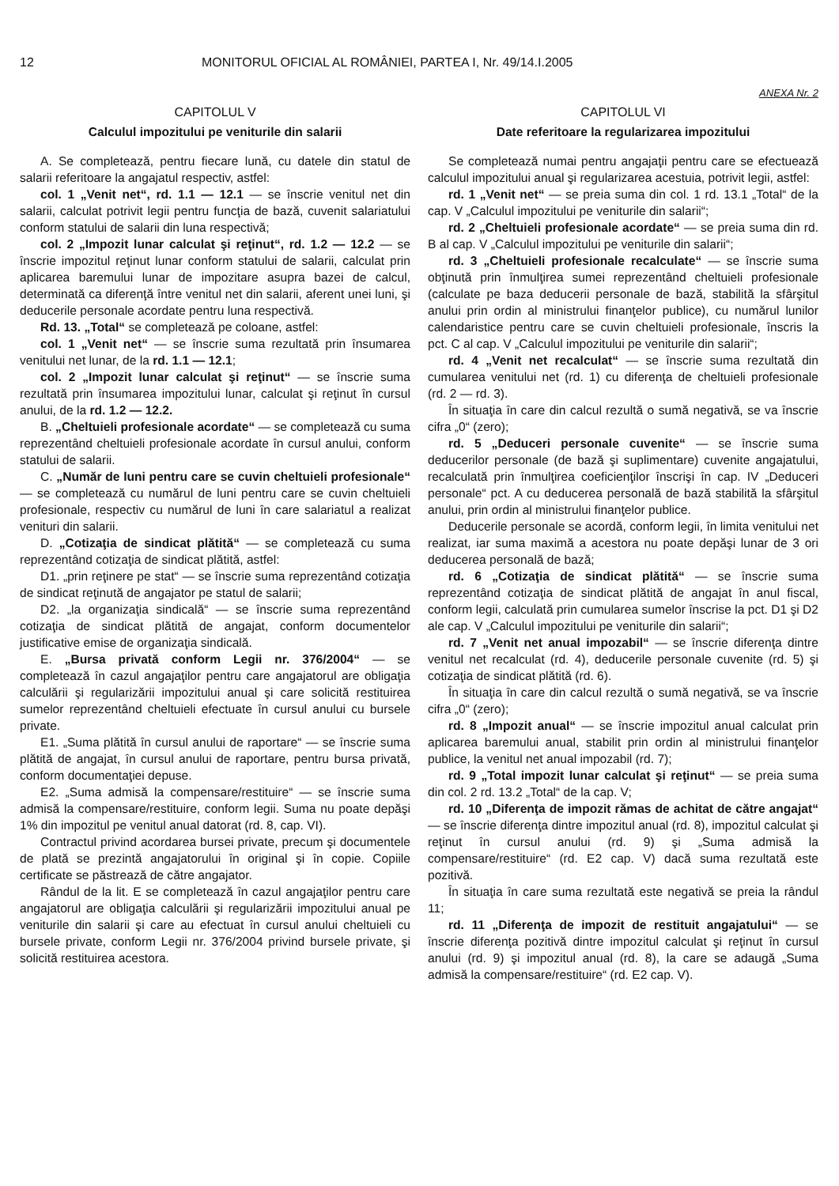12 MONITORUL OFICIAL AL ROMÂNIEI, PARTEA I, Nr. 49/14.I.2005
ANEXA Nr. 2
CAPITOLUL V
Calculul impozitului pe veniturile din salarii
A. Se completează, pentru fiecare lună, cu datele din statul de salarii referitoare la angajatul respectiv, astfel:
col. 1 „Venit net“, rd. 1.1 — 12.1 — se înscrie venitul net din salarii, calculat potrivit legii pentru funcţia de bază, cuvenit salariatului conform statului de salarii din luna respectivă;
col. 2 „Impozit lunar calculat şi reţinut“, rd. 1.2 — 12.2 — se înscrie impozitul reţinut lunar conform statului de salarii, calculat prin aplicarea baremului lunar de impozitare asupra bazei de calcul, determinată ca diferenţă între venitul net din salarii, aferent unei luni, şi deducerile personale acordate pentru luna respectivă.
Rd. 13. „Total“ se completează pe coloane, astfel:
col. 1 „Venit net“ — se înscrie suma rezultată prin însumarea venitului net lunar, de la rd. 1.1 — 12.1;
col. 2 „Impozit lunar calculat şi reţinut“ — se înscrie suma rezultată prin însumarea impozitului lunar, calculat şi reţinut în cursul anului, de la rd. 1.2 — 12.2.
B. „Cheltuieli profesionale acordate“ — se completează cu suma reprezentând cheltuieli profesionale acordate în cursul anului, conform statului de salarii.
C. „Număr de luni pentru care se cuvin cheltuieli profesionale“ — se completează cu numărul de luni pentru care se cuvin cheltuieli profesionale, respectiv cu numărul de luni în care salariatul a realizat venituri din salarii.
D. „Cotizaţia de sindicat plătită“ — se completează cu suma reprezentând cotizaţia de sindicat plătită, astfel:
D1. „prin reţinere pe stat“ — se înscrie suma reprezentând cotizaţia de sindicat reţinută de angajator pe statul de salarii;
D2. „la organizaţia sindicală“ — se înscrie suma reprezentând cotizaţia de sindicat plătită de angajat, conform documentelor justificative emise de organizaţia sindicală.
E. „Bursa privată conform Legii nr. 376/2004“ — se completează în cazul angajaţilor pentru care angajatorul are obligaţia calculării şi regularizării impozitului anual şi care solicită restituirea sumelor reprezentând cheltuieli efectuate în cursul anului cu bursele private.
E1. „Suma plătită în cursul anului de raportare“ — se înscrie suma plătită de angajat, în cursul anului de raportare, pentru bursa privată, conform documentaţiei depuse.
E2. „Suma admisă la compensare/restituire“ — se înscrie suma admisă la compensare/restituire, conform legii. Suma nu poate depăşi 1% din impozitul pe venitul anual datorat (rd. 8, cap. VI).
Contractul privind acordarea bursei private, precum şi documentele de plată se prezintă angajatorului în original şi în copie. Copiile certificate se păstrează de către angajator.
Rândul de la lit. E se completează în cazul angajaţilor pentru care angajatorul are obligaţia calculării şi regularizării impozitului anual pe veniturile din salarii şi care au efectuat în cursul anului cheltuieli cu bursele private, conform Legii nr. 376/2004 privind bursele private, şi solicită restituirea acestora.
CAPITOLUL VI
Date referitoare la regularizarea impozitului
Se completează numai pentru angajaţii pentru care se efectuează calculul impozitului anual şi regularizarea acestuia, potrivit legii, astfel:
rd. 1 „Venit net“ — se preia suma din col. 1 rd. 13.1 „Total“ de la cap. V „Calculul impozitului pe veniturile din salarii“;
rd. 2 „Cheltuieli profesionale acordate“ — se preia suma din rd. B al cap. V „Calculul impozitului pe veniturile din salarii“;
rd. 3 „Cheltuieli profesionale recalculate“ — se înscrie suma obţinută prin înmulţirea sumei reprezentând cheltuieli profesionale (calculate pe baza deducerii personale de bază, stabilită la sfârşitul anului prin ordin al ministrului finanţelor publice), cu numărul lunilor calendaristice pentru care se cuvin cheltuieli profesionale, înscris la pct. C al cap. V „Calculul impozitului pe veniturile din salarii“;
rd. 4 „Venit net recalculat“ — se înscrie suma rezultată din cumularea venitului net (rd. 1) cu diferenţa de cheltuieli profesionale (rd. 2 — rd. 3).
În situaţia în care din calcul rezultă o sumă negativă, se va înscrie cifra „0“ (zero);
rd. 5 „Deduceri personale cuvenite“ — se înscrie suma deducerilor personale (de bază şi suplimentare) cuvenite angajatului, recalculată prin înmulţirea coeficienţilor înscrişi în cap. IV „Deduceri personale“ pct. A cu deducerea personală de bază stabilită la sfârşitul anului, prin ordin al ministrului finanţelor publice.
Deducerile personale se acordă, conform legii, în limita venitului net realizat, iar suma maximă a acestora nu poate depăşi lunar de 3 ori deducerea personală de bază;
rd. 6 „Cotizaţia de sindicat plătită“ — se înscrie suma reprezentând cotizaţia de sindicat plătită de angajat în anul fiscal, conform legii, calculată prin cumularea sumelor înscrise la pct. D1 şi D2 ale cap. V „Calculul impozitului pe veniturile din salarii“;
rd. 7 „Venit net anual impozabil“ — se înscrie diferenţa dintre venitul net recalculat (rd. 4), deducerile personale cuvenite (rd. 5) şi cotizaţia de sindicat plătită (rd. 6).
În situaţia în care din calcul rezultă o sumă negativă, se va înscrie cifra „0“ (zero);
rd. 8 „Impozit anual“ — se înscrie impozitul anual calculat prin aplicarea baremului anual, stabilit prin ordin al ministrului finanţelor publice, la venitul net anual impozabil (rd. 7);
rd. 9 „Total impozit lunar calculat şi reţinut“ — se preia suma din col. 2 rd. 13.2 „Total“ de la cap. V;
rd. 10 „Diferenţa de impozit rămas de achitat de către angajat“ — se înscrie diferenţa dintre impozitul anual (rd. 8), impozitul calculat şi reţinut în cursul anului (rd. 9) şi „Suma admisă la compensare/restituire“ (rd. E2 cap. V) dacă suma rezultată este pozitivă.
În situaţia în care suma rezultată este negativă se preia la rândul 11;
rd. 11 „Diferenţa de impozit de restituit angajatului“ — se înscrie diferenţa pozitivă dintre impozitul calculat şi reţinut în cursul anului (rd. 9) şi impozitul anual (rd. 8), la care se adaugă „Suma admisă la compensare/restituire“ (rd. E2 cap. V).